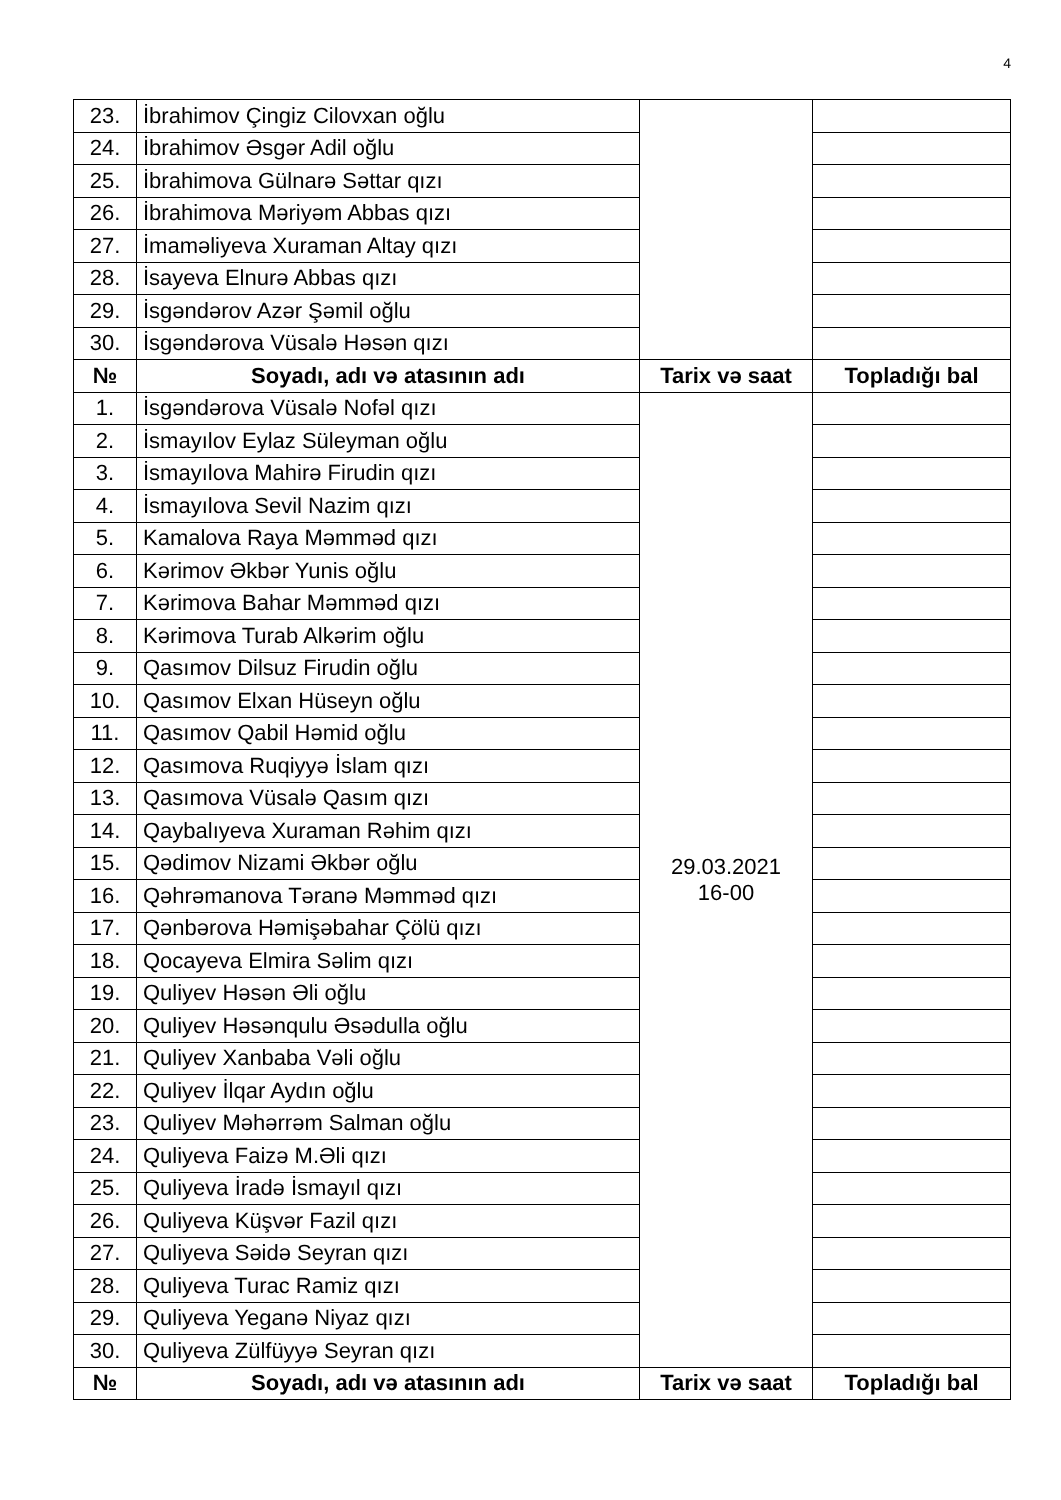4
| 23. | İbrahimov Çingiz Cilovxan oğlu | | |
| 24. | İbrahimov Əsgər Adil oğlu | | |
| 25. | İbrahimova Gülnarə Səttar qızı | | |
| 26. | İbrahimova Məriyəm Abbas qızı | | |
| 27. | İmaməliyeva Xuraman Altay qızı | | |
| 28. | İsayeva Elnurə Abbas qızı | | |
| 29. | İsgəndərov Azər Şəmil oğlu | | |
| 30. | İsgəndərova Vüsalə Həsən qızı | | |
| № | Soyadı, adı və atasının adı | Tarix və saat | Topladığı bal |
| 1. | İsgəndərova Vüsalə Nofəl qızı | 29.03.2021 16-00 | |
| 2. | İsmayılov Eylaz Süleyman oğlu | | |
| 3. | İsmayılova Mahirə Firudin qızı | | |
| 4. | İsmayılova Sevil Nazim qızı | | |
| 5. | Kamalova Raya Məmməd qızı | | |
| 6. | Kərimov Əkbər Yunis oğlu | | |
| 7. | Kərimova Bahar Məmməd qızı | | |
| 8. | Kərimova Turab Alkərim oğlu | | |
| 9. | Qasımov Dilsuz Firudin oğlu | | |
| 10. | Qasımov Elxan Hüseyn oğlu | | |
| 11. | Qasımov Qabil Həmid oğlu | | |
| 12. | Qasımova Ruqiyyə İslam qızı | | |
| 13. | Qasımova Vüsalə Qasım qızı | | |
| 14. | Qaybalıyeva Xuraman Rəhim qızı | | |
| 15. | Qədimov Nizami Əkbər oğlu | | |
| 16. | Qəhrəmanova Təranə Məmməd qızı | | |
| 17. | Qənbərova Həmişəbahar Çölü qızı | | |
| 18. | Qocayeva Elmira Səlim qızı | | |
| 19. | Quliyev Həsən Əli oğlu | | |
| 20. | Quliyev Həsənqulu Əsədulla oğlu | | |
| 21. | Quliyev Xanbaba Vəli oğlu | | |
| 22. | Quliyev İlqar Aydın oğlu | | |
| 23. | Quliyev Məhərrəm Salman oğlu | | |
| 24. | Quliyeva Faizə M.Əli qızı | | |
| 25. | Quliyeva İradə İsmayıl qızı | | |
| 26. | Quliyeva Küşvər Fazil qızı | | |
| 27. | Quliyeva Səidə Seyran qızı | | |
| 28. | Quliyeva Turac Ramiz qızı | | |
| 29. | Quliyeva Yeganə Niyaz qızı | | |
| 30. | Quliyeva Zülfüyyə Seyran qızı | | |
| № | Soyadı, adı və atasının adı | Tarix və saat | Topladığı bal |